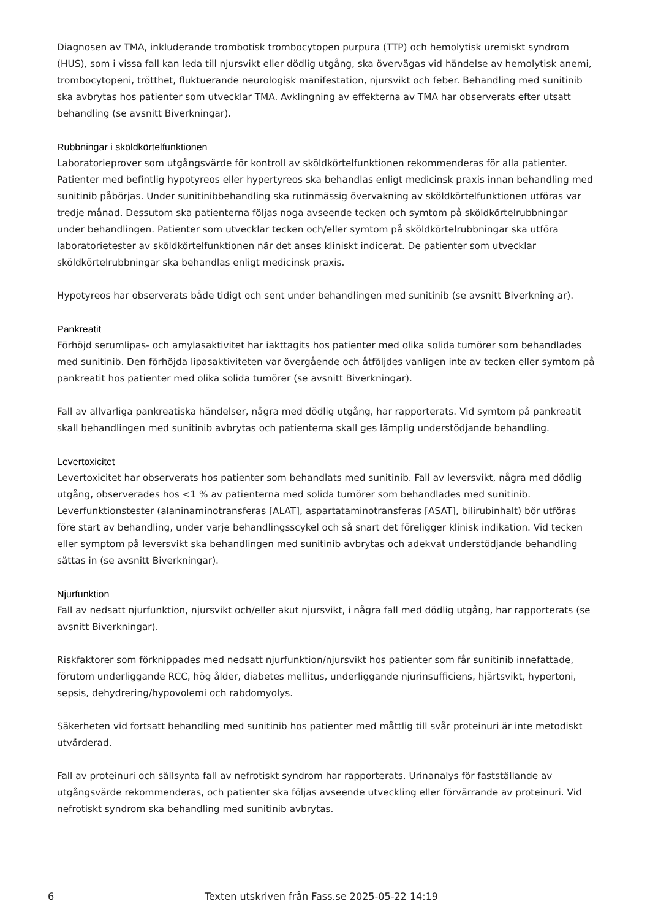Diagnosen av TMA, inkluderande trombotisk trombocytopen purpura (TTP) och hemolytisk uremiskt syndrom (HUS), som i vissa fall kan leda till njursvikt eller dödlig utgång, ska övervägas vid händelse av hemolytisk anemi, trombocytopeni, trötthet, fluktuerande neurologisk manifestation, njursvikt och feber. Behandling med sunitinib ska avbrytas hos patienter som utvecklar TMA. Avklingning av effekterna av TMA har observerats efter utsatt behandling (se avsnitt Biverkningar).
Rubbningar i sköldkörtelfunktionen
Laboratorieprover som utgångsvärde för kontroll av sköldkörtelfunktionen rekommenderas för alla patienter. Patienter med befintlig hypotyreos eller hypertyreos ska behandlas enligt medicinsk praxis innan behandling med sunitinib påbörjas. Under sunitinibbehandling ska rutinmässig övervakning av sköldkörtelfunktionen utföras var tredje månad. Dessutom ska patienterna följas noga avseende tecken och symtom på sköldkörtelrubbningar under behandlingen. Patienter som utvecklar tecken och/eller symtom på sköldkörtelrubbningar ska utföra laboratorietester av sköldkörtelfunktionen när det anses kliniskt indicerat. De patienter som utvecklar sköldkörtelrubbningar ska behandlas enligt medicinsk praxis.
Hypotyreos har observerats både tidigt och sent under behandlingen med sunitinib (se avsnitt Biverkning ar).
Pankreatit
Förhöjd serumlipas- och amylasaktivitet har iakttagits hos patienter med olika solida tumörer som behandlades med sunitinib. Den förhöjda lipasaktiviteten var övergående och åtföljdes vanligen inte av tecken eller symtom på pankreatit hos patienter med olika solida tumörer (se avsnitt Biverkningar).
Fall av allvarliga pankreatiska händelser, några med dödlig utgång, har rapporterats. Vid symtom på pankreatit skall behandlingen med sunitinib avbrytas och patienterna skall ges lämplig understödjande behandling.
Levertoxicitet
Levertoxicitet har observerats hos patienter som behandlats med sunitinib. Fall av leversvikt, några med dödlig utgång, observerades hos <1 % av patienterna med solida tumörer som behandlades med sunitinib. Leverfunktionstester (alaninaminotransferas [ALAT], aspartataminotransferas [ASAT], bilirubinhalt) bör utföras före start av behandling, under varje behandlingsscykel och så snart det föreligger klinisk indikation. Vid tecken eller symptom på leversvikt ska behandlingen med sunitinib avbrytas och adekvat understödjande behandling sättas in (se avsnitt Biverkningar).
Njurfunktion
Fall av nedsatt njurfunktion, njursvikt och/eller akut njursvikt, i några fall med dödlig utgång, har rapporterats (se avsnitt Biverkningar).
Riskfaktorer som förknippades med nedsatt njurfunktion/njursvikt hos patienter som får sunitinib innefattade, förutom underliggande RCC, hög ålder, diabetes mellitus, underliggande njurinsufficiens, hjärtsvikt, hypertoni, sepsis, dehydrering/hypovolemi och rabdomyolys.
Säkerheten vid fortsatt behandling med sunitinib hos patienter med måttlig till svår proteinuri är inte metodiskt utvärderad.
Fall av proteinuri och sällsynta fall av nefrotiskt syndrom har rapporterats. Urinanalys för fastställande av utgångsvärde rekommenderas, och patienter ska följas avseende utveckling eller förvärrande av proteinuri. Vid nefrotiskt syndrom ska behandling med sunitinib avbrytas.
6
Texten utskriven från Fass.se 2025-05-22 14:19